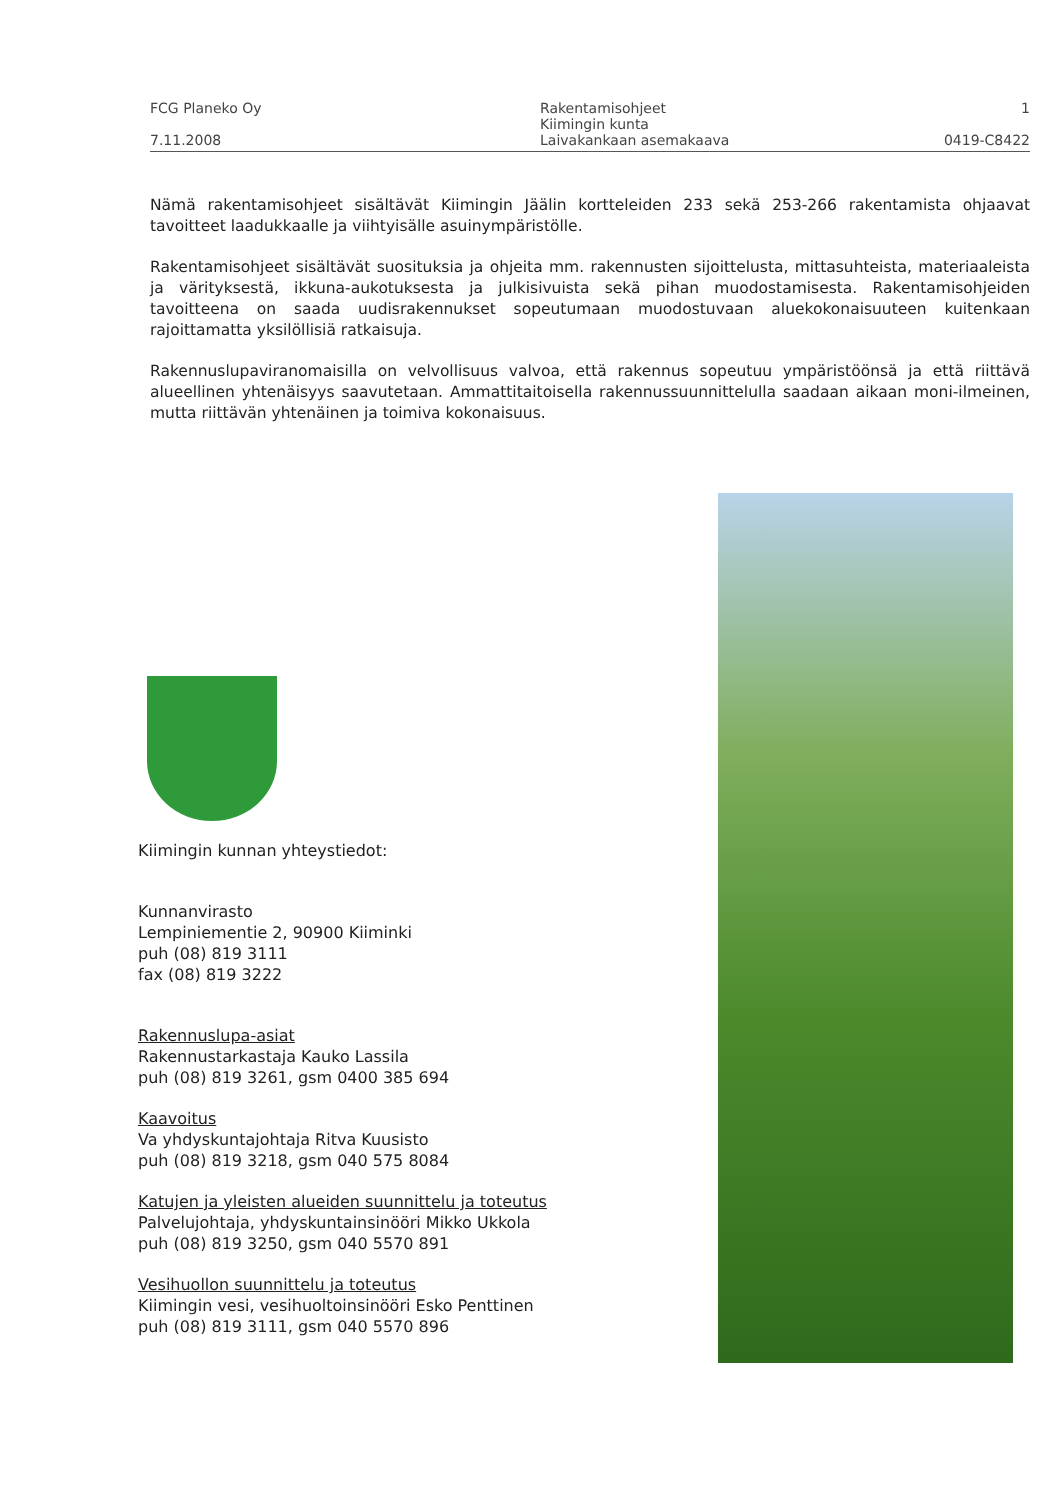FCG Planeko Oy
7.11.2008
Rakentamisohjeet
Kiimingin kunta
Laivakankaan asemakaava
1
0419-C8422
Nämä rakentamisohjeet sisältävät Kiimingin Jäälin kortteleiden 233 sekä 253-266 rakentamista ohjaavat tavoitteet laadukkaalle ja viihtyisälle asuinympäristölle.
Rakentamisohjeet sisältävät suosituksia ja ohjeita mm. rakennusten sijoittelusta, mittasuhteista, materiaaleista ja värityksestä, ikkuna-aukotuksesta ja julkisivuista sekä pihan muodostamisesta. Rakentamisohjeiden tavoitteena on saada uudisrakennukset sopeutumaan muodostuvaan aluekokonaisuuteen kuitenkaan rajoittamatta yksilöllisiä ratkaisuja.
Rakennuslupaviranomaisilla on velvollisuus valvoa, että rakennus sopeutuu ympäristöönsä ja että riittävä alueellinen yhtenäisyys saavutetaan. Ammattitaitoisella rakennussuunnittelulla saadaan aikaan moni-ilmeinen, mutta riittävän yhtenäinen ja toimiva kokonaisuus.
Kiimingin kunnan yhteystiedot:
Kunnanvirasto
Lempiniementie 2, 90900 Kiiminki
puh (08) 819 3111
fax (08) 819 3222
Rakennuslupa-asiat
Rakennustarkastaja Kauko Lassila
puh (08) 819 3261, gsm 0400 385 694
Kaavoitus
Va yhdyskuntajohtaja Ritva Kuusisto
puh (08) 819 3218, gsm 040 575 8084
Katujen ja yleisten alueiden suunnittelu ja toteutus
Palvelujohtaja, yhdyskuntainsinööri Mikko Ukkola
puh (08) 819 3250, gsm 040 5570 891
Vesihuollon suunnittelu ja toteutus
Kiimingin vesi, vesihuoltoinsinööri Esko Penttinen
puh (08) 819 3111, gsm 040 5570 896